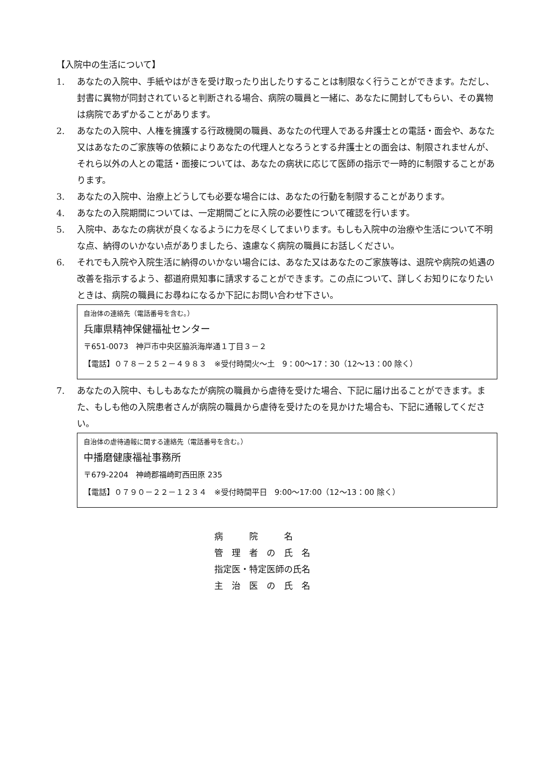【入院中の生活について】
1. あなたの入院中、手紙やはがきを受け取ったり出したりすることは制限なく行うことができます。ただし、封書に異物が同封されていると判断される場合、病院の職員と一緒に、あなたに開封してもらい、その異物は病院であずかることがあります。
2. あなたの入院中、人権を擁護する行政機関の職員、あなたの代理人である弁護士との電話・面会や、あなた又はあなたのご家族等の依頼によりあなたの代理人となろうとする弁護士との面会は、制限されませんが、それら以外の人との電話・面接については、あなたの病状に応じて医師の指示で一時的に制限することがあります。
3. あなたの入院中、治療上どうしても必要な場合には、あなたの行動を制限することがあります。
4. あなたの入院期間については、一定期間ごとに入院の必要性について確認を行います。
5. 入院中、あなたの病状が良くなるように力を尽くしてまいります。もしも入院中の治療や生活について不明な点、納得のいかない点がありましたら、遠慮なく病院の職員にお話しください。
6. それでも入院や入院生活に納得のいかない場合には、あなた又はあなたのご家族等は、退院や病院の処遇の改善を指示するよう、都道府県知事に請求することができます。この点について、詳しくお知りになりたいときは、病院の職員にお尋ねになるか下記にお問い合わせ下さい。
自治体の連絡先（電話番号を含む。）
兵庫県精神保健福祉センター
〒651-0073　神戸市中央区脇浜海岸通１丁目３－２
【電話】０７８－２５２－４９８３　※受付時間火～土　9：00～17：30（12～13：00 除く）
7. あなたの入院中、もしもあなたが病院の職員から虐待を受けた場合、下記に届け出ることができます。また、もしも他の入院患者さんが病院の職員から虐待を受けたのを見かけた場合も、下記に通報してください。
自治体の虐待通報に関する連絡先（電話番号を含む。）
中播磨健康福祉事務所
〒679-2204　神崎郡福崎町西田原 235
【電話】０７９０－２２－１２３４　※受付時間平日　9:00～17:00（12～13：00 除く）
病　　　院　　　名
管　理　者　の　氏　名
指定医・特定医師の氏名
主　治　医　の　氏　名